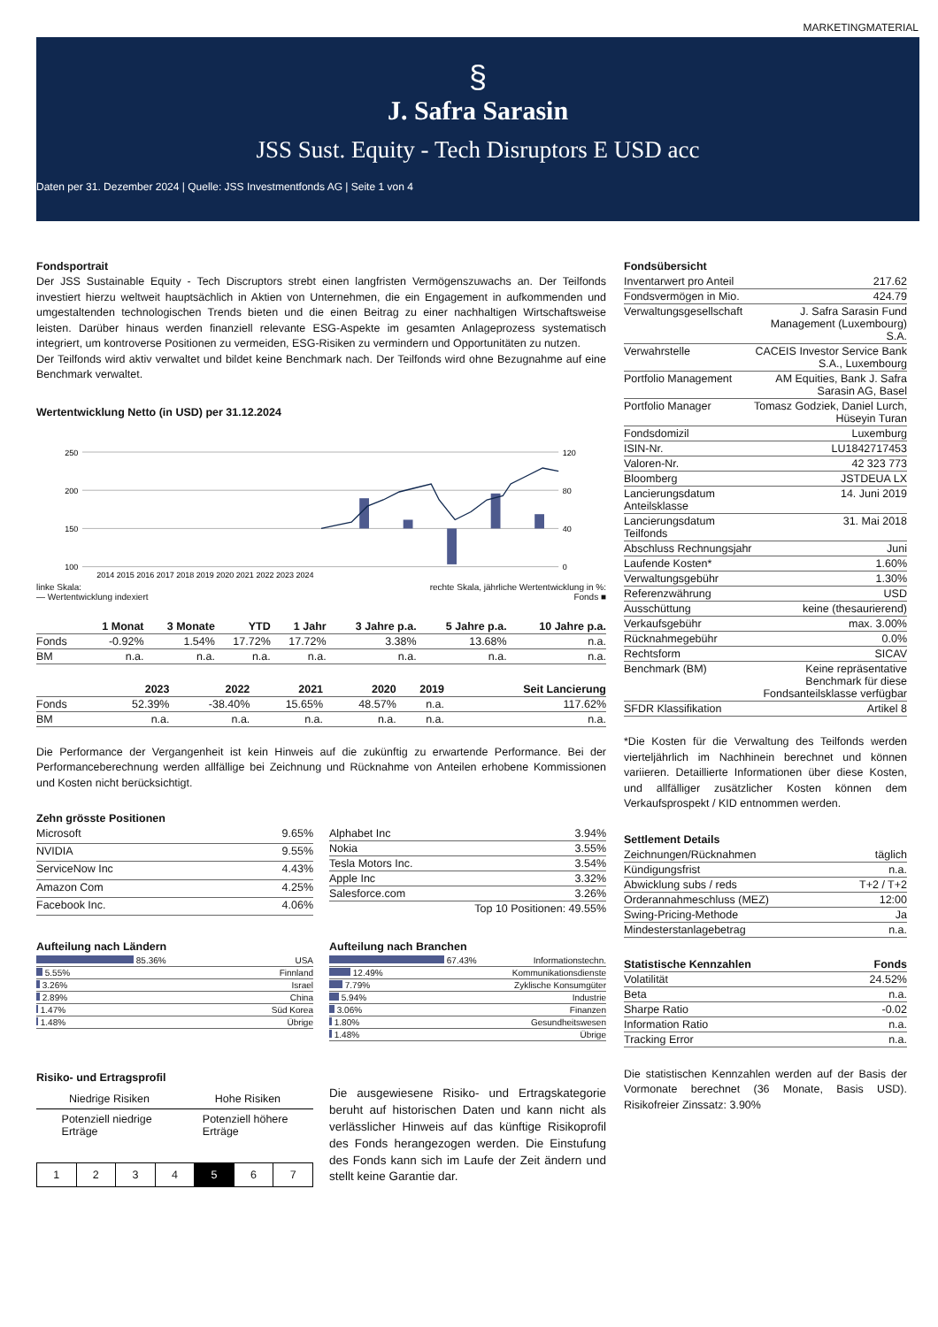MARKETINGMATERIAL
§
J. Safra Sarasin
JSS Sust. Equity - Tech Disruptors E USD acc
Daten per 31. Dezember 2024 | Quelle: JSS Investmentfonds AG | Seite 1 von 4
Fondsportrait
Der JSS Sustainable Equity - Tech Discruptors strebt einen langfristen Vermögenszuwachs an. Der Teilfonds investiert hierzu weltweit hauptsächlich in Aktien von Unternehmen, die ein Engagement in aufkommenden und umgestaltenden technologischen Trends bieten und die einen Beitrag zu einer nachhaltigen Wirtschaftsweise leisten. Darüber hinaus werden finanziell relevante ESG-Aspekte im gesamten Anlageprozess systematisch integriert, um kontroverse Positionen zu vermeiden, ESG-Risiken zu vermindern und Opportunitäten zu nutzen.
Der Teilfonds wird aktiv verwaltet und bildet keine Benchmark nach. Der Teilfonds wird ohne Bezugnahme auf eine Benchmark verwaltet.
Wertentwicklung Netto (in USD) per 31.12.2024
250
200
150
100
120
80
40
0
2014 2015 2016 2017 2018 2019 2020 2021 2022 2023 2024
linke Skala:
— Wertentwicklung indexiert rechte Skala, jährliche Wertentwicklung in %:
Fonds ■
| | 1 Monat | 3 Monate | YTD | 1 Jahr | 3 Jahre p.a. | 5 Jahre p.a. | 10 Jahre p.a. |
| --- | --- | --- | --- | --- | --- | --- | --- |
| Fonds | -0.92% | 1.54% | 17.72% | 17.72% | 3.38% | 13.68% | n.a. |
| BM | n.a. | n.a. | n.a. | n.a. | n.a. | n.a. | n.a. |
| | 2023 | 2022 | 2021 | 2020 | 2019 | Seit Lancierung |
| --- | --- | --- | --- | --- | --- | --- |
| Fonds | 52.39% | -38.40% | 15.65% | 48.57% | n.a. | 117.62% |
| BM | n.a. | n.a. | n.a. | n.a. | n.a. | n.a. |
Die Performance der Vergangenheit ist kein Hinweis auf die zukünftig zu erwartende Performance. Bei der Performanceberechnung werden allfällige bei Zeichnung und Rücknahme von Anteilen erhobene Kommissionen und Kosten nicht berücksichtigt.
Zehn grösste Positionen
| Microsoft | 9.65% |
| NVIDIA | 9.55% |
| ServiceNow Inc | 4.43% |
| Amazon Com | 4.25% |
| Facebook Inc. | 4.06% |
| Alphabet Inc | 3.94% |
| Nokia | 3.55% |
| Tesla Motors Inc. | 3.54% |
| Apple Inc | 3.32% |
| Salesforce.com | 3.26% |
| | Top 10 Positionen: 49.55% |
Aufteilung nach Ländern
| 85.36% | USA |
| 5.55% | Finnland |
| 3.26% | Israel |
| 2.89% | China |
| 1.47% | Süd Korea |
| 1.48% | Übrige |
Aufteilung nach Branchen
| 67.43% | Informationstechn. |
| 12.49% | Kommunikationsdienste |
| 7.79% | Zyklische Konsumgüter |
| 5.94% | Industrie |
| 3.06% | Finanzen |
| 1.80% | Gesundheitswesen |
| 1.48% | Übrige |
Risiko- und Ertragsprofil
Niedrige Risiken Hohe Risiken
Potenziell niedrige
Erträge Potenziell höhere
Erträge
| 1 | 2 | 3 | 4 | 5 | 6 | 7 |
Die ausgewiesene Risiko- und Ertragskategorie beruht auf historischen Daten und kann nicht als verlässlicher Hinweis auf das künftige Risikoprofil des Fonds herangezogen werden. Die Einstufung des Fonds kann sich im Laufe der Zeit ändern und stellt keine Garantie dar.
Fondsübersicht
| Inventarwert pro Anteil | 217.62 |
| Fondsvermögen in Mio. | 424.79 |
| Verwaltungsgesellschaft | J. Safra Sarasin Fund Management (Luxembourg) S.A. |
| Verwahrstelle | CACEIS Investor Service Bank S.A., Luxembourg |
| Portfolio Management | AM Equities, Bank J. Safra Sarasin AG, Basel |
| Portfolio Manager | Tomasz Godziek, Daniel Lurch, Hüseyin Turan |
| Fondsdomizil | Luxemburg |
| ISIN-Nr. | LU1842717453 |
| Valoren-Nr. | 42 323 773 |
| Bloomberg | JSTDEUA LX |
| Lancierungsdatum Anteilsklasse | 14. Juni 2019 |
| Lancierungsdatum Teilfonds | 31. Mai 2018 |
| Abschluss Rechnungsjahr | Juni |
| Laufende Kosten* | 1.60% |
| Verwaltungsgebühr | 1.30% |
| Referenzwährung | USD |
| Ausschüttung | keine (thesaurierend) |
| Verkaufsgebühr | max. 3.00% |
| Rücknahmegebühr | 0.0% |
| Rechtsform | SICAV |
| Benchmark (BM) | Keine repräsentative Benchmark für diese Fondsanteilsklasse verfügbar |
| SFDR Klassifikation | Artikel 8 |
*Die Kosten für die Verwaltung des Teilfonds werden vierteljährlich im Nachhinein berechnet und können variieren. Detaillierte Informationen über diese Kosten, und allfälliger zusätzlicher Kosten können dem Verkaufsprospekt / KID entnommen werden.
Settlement Details
| Zeichnungen/Rücknahmen | täglich |
| Kündigungsfrist | n.a. |
| Abwicklung subs / reds | T+2 / T+2 |
| Orderannahmeschluss (MEZ) | 12:00 |
| Swing-Pricing-Methode | Ja |
| Mindesterstanlagebetrag | n.a. |
| Statistische Kennzahlen | Fonds |
| --- | --- |
| Volatilität | 24.52% |
| Beta | n.a. |
| Sharpe Ratio | -0.02 |
| Information Ratio | n.a. |
| Tracking Error | n.a. |
Die statistischen Kennzahlen werden auf der Basis der Vormonate berechnet (36 Monate, Basis USD). Risikofreier Zinssatz: 3.90%